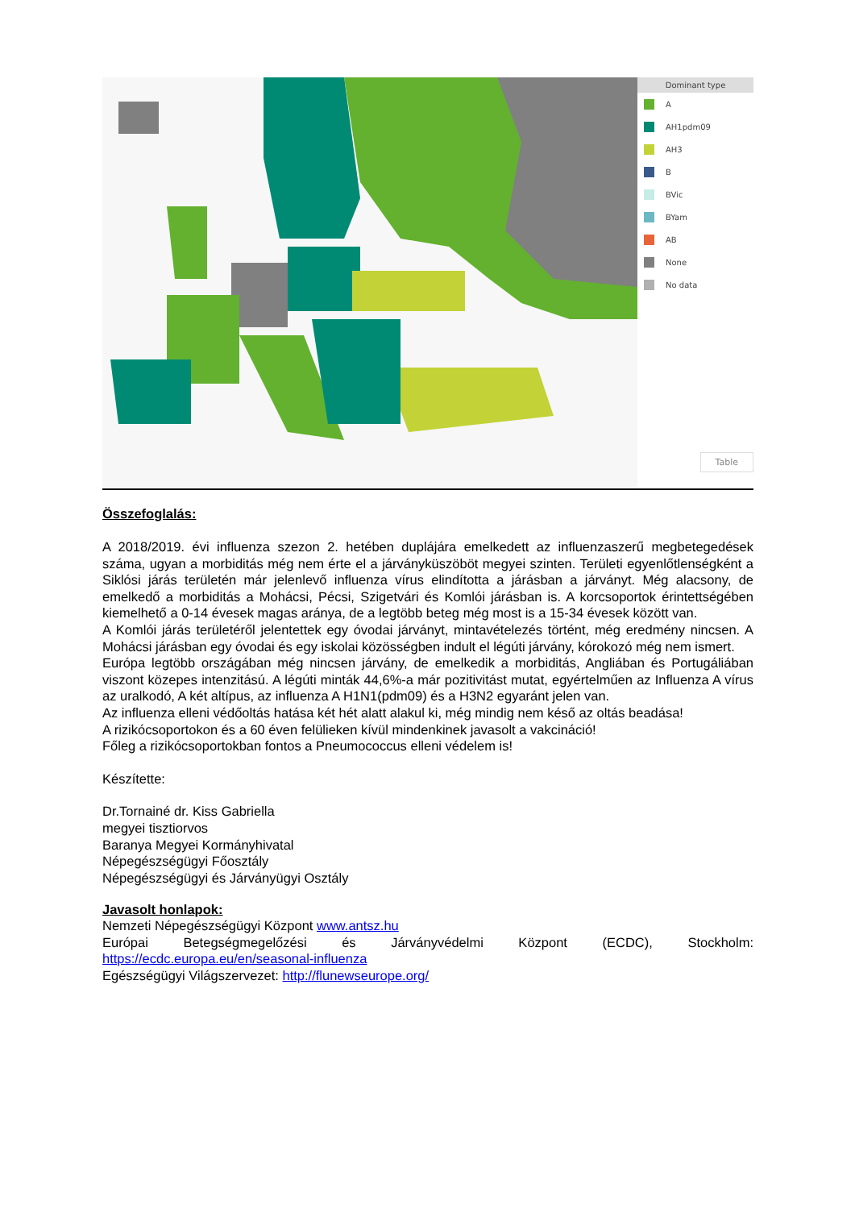Dominant type
A
AH1pdm09
AH3
B
BVic
BYam
AB
None
No data
Table
Összefoglalás:
A 2018/2019. évi influenza szezon 2. hetében duplájára emelkedett az influenzaszerű megbetegedések száma, ugyan a morbiditás még nem érte el a járványküszöböt megyei szinten. Területi egyenlőtlenségként a Siklósi járás területén már jelenlevő influenza vírus elindította a járásban a járványt. Még alacsony, de emelkedő a morbiditás a Mohácsi, Pécsi, Szigetvári és Komlói járásban is. A korcsoportok érintettségében kiemelhető a 0-14 évesek magas aránya, de a legtöbb beteg még most is a 15-34 évesek között van.
A Komlói járás területéről jelentettek egy óvodai járványt, mintavételezés történt, még eredmény nincsen. A Mohácsi járásban egy óvodai és egy iskolai közösségben indult el légúti járvány, kórokozó még nem ismert.
Európa legtöbb országában még nincsen járvány, de emelkedik a morbiditás, Angliában és Portugáliában viszont közepes intenzitású. A légúti minták 44,6%-a már pozitivitást mutat, egyértelműen az Influenza A vírus az uralkodó, A két altípus, az influenza A H1N1(pdm09) és a H3N2 egyaránt jelen van.
Az influenza elleni védőoltás hatása két hét alatt alakul ki, még mindig nem késő az oltás beadása!
A rizikócsoportokon és a 60 éven felülieken kívül mindenkinek javasolt a vakcináció!
Főleg a rizikócsoportokban fontos a Pneumococcus elleni védelem is!
Készítette:
Dr.Tornainé dr. Kiss Gabriella
megyei tisztiorvos
Baranya Megyei Kormányhivatal
Népegészségügyi Főosztály
Népegészségügyi és Járványügyi Osztály
Javasolt honlapok:
Nemzeti Népegészségügyi Központ www.antsz.hu
Európai Betegségmegelőzési és Járványvédelmi Központ (ECDC), Stockholm: https://ecdc.europa.eu/en/seasonal-influenza
Egészségügyi Világszervezet: http://flunewseurope.org/